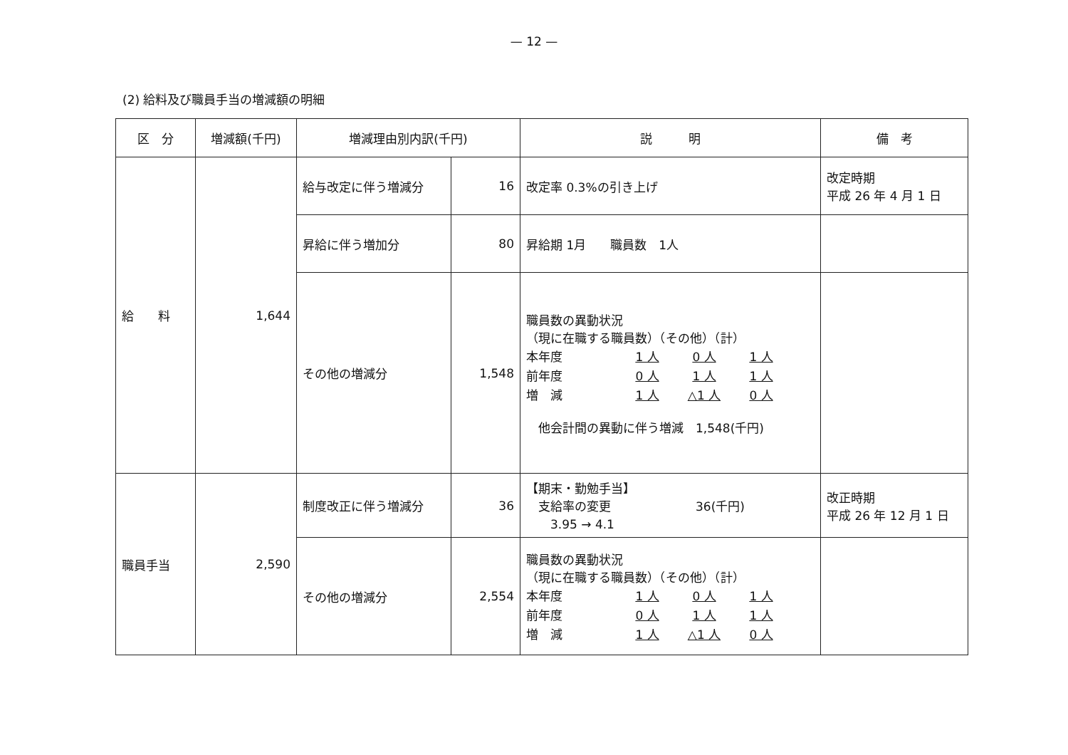— 12 —
(2) 給料及び職員手当の増減額の明細
| 区 分 | 増減額(千円) | 増減理由別内訳(千円) | | 説 明 | 備 考 |
| --- | --- | --- | --- | --- | --- |
| 給 料 | 1,644 | 給与改定に伴う増減分 | 16 | 改定率 0.3%の引き上げ | 改定時期 平成 26 年 4 月 1 日 |
| | | 昇給に伴う増加分 | 80 | 昇給期 1月 職員数 1人 | |
| | | その他の増減分 | 1,548 | 職員数の異動状況 （現に在職する職員数）（その他）（計） / 本年度 / 1 人 / 0 人 / 1 人 / / 前年度 / 0 人 / 1 人 / 1 人 / / 増 減 / 1 人 / △1 人 / 0 人 / 他会計間の異動に伴う増減 1,548(千円) | |
| 職員手当 | 2,590 | 制度改正に伴う増減分 | 36 | 【期末・勤勉手当】 支給率の変更 36(千円) 3.95 → 4.1 | 改正時期 平成 26 年 12 月 1 日 |
| | | その他の増減分 | 2,554 | 職員数の異動状況 （現に在職する職員数）（その他）（計） / 本年度 / 1 人 / 0 人 / 1 人 / / 前年度 / 0 人 / 1 人 / 1 人 / / 増 減 / 1 人 / △1 人 / 0 人 / | |